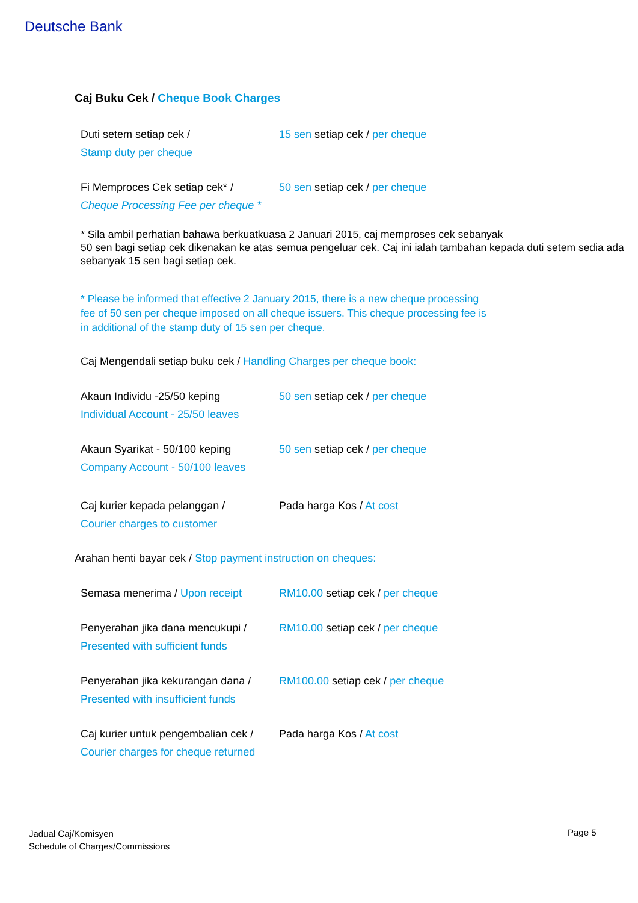Deutsche Bank
Caj Buku Cek / Cheque Book Charges
| Duti setem setiap cek / Stamp duty per cheque | 15 sen setiap cek / per cheque |
| Fi Memproces Cek setiap cek* / Cheque Processing Fee per cheque * | 50 sen setiap cek / per cheque |
* Sila ambil perhatian bahawa berkuatkuasa 2 Januari 2015, caj memproses cek sebanyak
50 sen bagi setiap cek dikenakan ke atas semua pengeluar cek. Caj ini ialah tambahan kepada duti setem sedia ada sebanyak 15 sen bagi setiap cek.
* Please be informed that effective 2 January 2015, there is a new cheque processing
fee of 50 sen per cheque imposed on all cheque issuers. This cheque processing fee is
in additional of the stamp duty of 15 sen per cheque.
Caj Mengendali setiap buku cek / Handling Charges per cheque book:
| Akaun Individu -25/50 keping Individual Account - 25/50 leaves | 50 sen setiap cek / per cheque |
| Akaun Syarikat - 50/100 keping Company Account - 50/100 leaves | 50 sen setiap cek / per cheque |
| Caj kurier kepada pelanggan / Courier charges to customer | Pada harga Kos / At cost |
Arahan henti bayar cek / Stop payment instruction on cheques:
| Semasa menerima / Upon receipt | RM10.00 setiap cek / per cheque |
| Penyerahan jika dana mencukupi / Presented with sufficient funds | RM10.00 setiap cek / per cheque |
| Penyerahan jika kekurangan dana / Presented with insufficient funds | RM100.00 setiap cek / per cheque |
| Caj kurier untuk pengembalian cek / Courier charges for cheque returned | Pada harga Kos / At cost |
Jadual Caj/Komisyen
Schedule of Charges/Commissions
Page 5